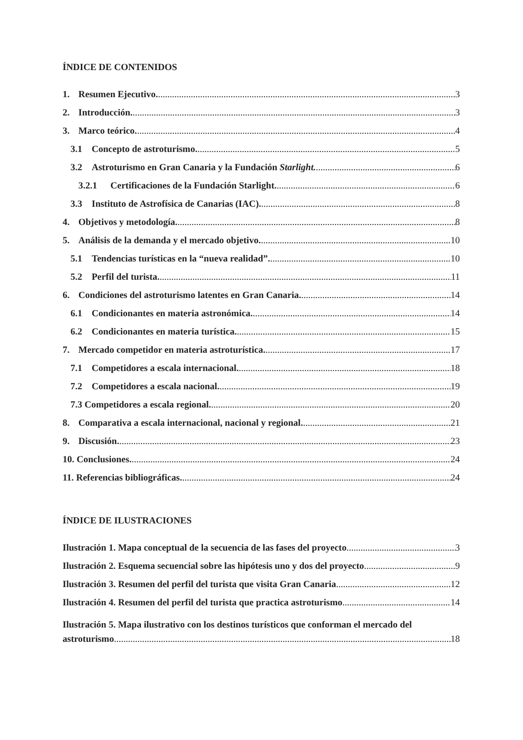ÍNDICE DE CONTENIDOS
1. Resumen Ejecutivo. 3
2. Introducción. 3
3. Marco teórico. 4
3.1 Concepto de astroturismo. 5
3.2 Astroturismo en Gran Canaria y la Fundación Starlight. 6
3.2.1 Certificaciones de la Fundación Starlight. 6
3.3 Instituto de Astrofísica de Canarias (IAC). 8
4. Objetivos y metodología. 8
5. Análisis de la demanda y el mercado objetivo. 10
5.1 Tendencias turísticas en la “nueva realidad”. 10
5.2 Perfil del turista. 11
6. Condiciones del astroturismo latentes en Gran Canaria. 14
6.1 Condicionantes en materia astronómica. 14
6.2 Condicionantes en materia turística. 15
7. Mercado competidor en materia astroturística. 17
7.1 Competidores a escala internacional. 18
7.2 Competidores a escala nacional. 19
7.3 Competidores a escala regional. 20
8. Comparativa a escala internacional, nacional y regional. 21
9. Discusión. 23
10. Conclusiones. 24
11. Referencias bibliográficas. 24
ÍNDICE DE ILUSTRACIONES
Ilustración 1. Mapa conceptual de la secuencia de las fases del proyecto 3
Ilustración 2. Esquema secuencial sobre las hipótesis uno y dos del proyecto 9
Ilustración 3. Resumen del perfil del turista que visita Gran Canaria 12
Ilustración 4. Resumen del perfil del turista que practica astroturismo 14
Ilustración 5. Mapa ilustrativo con los destinos turísticos que conforman el mercado del
astroturismo 18